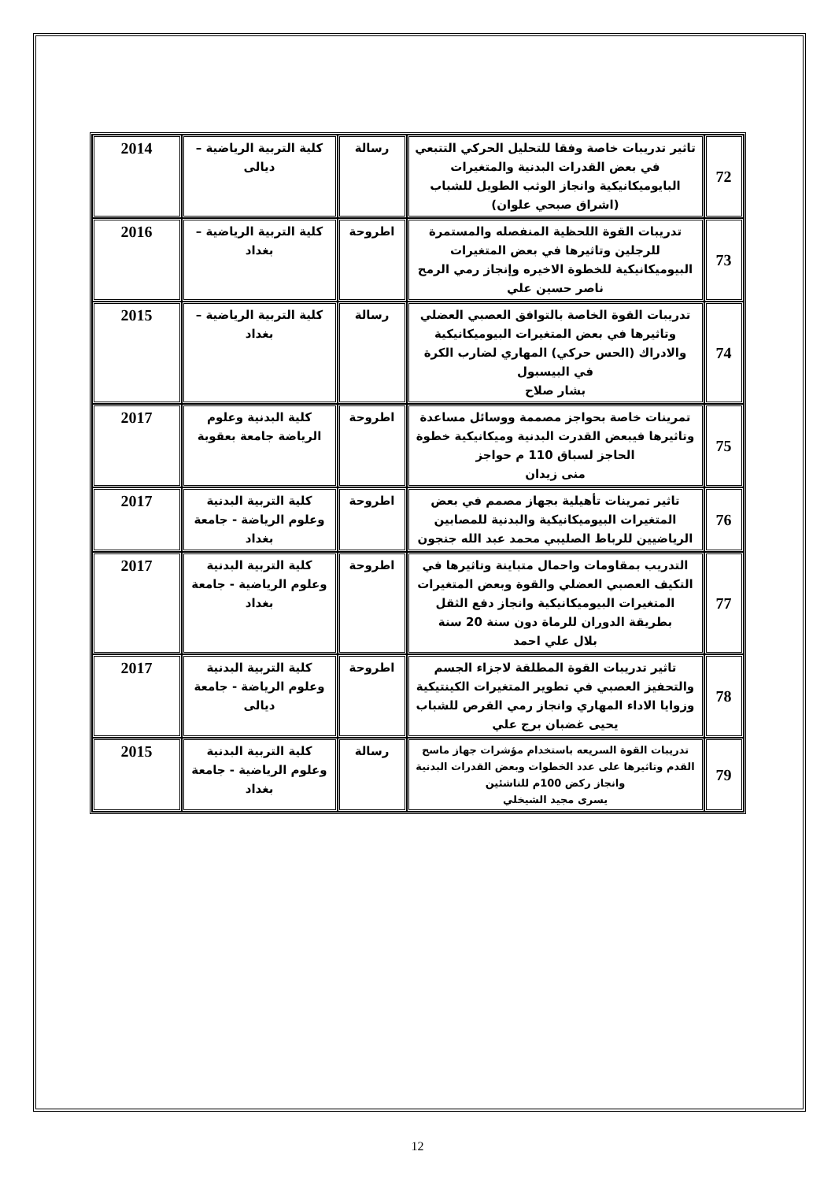| 72 | تاثير تدريبات خاصة وفقا للتحليل الحركي التتبعي في بعض القدرات البدنية والمتغيرات البايوميكانيكية وانجاز الوثب الطويل للشباب (اشراق صبحي علوان) | رسالة | كلية التربية الرياضية – ديالى | 2014 |
| 73 | تدريبات القوة اللحظية المنفصله والمستمرة للرجلين وتاثيرها في بعض المتغيرات البيوميكانيكية للخطوة الاخيره وإنجاز رمي الرمح ناصر حسين علي | اطروحة | كلية التربية الرياضية –بغداد | 2016 |
| 74 | تدريبات القوة الخاصة بالتوافق العصبي العضلي وتاثيرها في بعض المتغيرات البيوميكانيكية والادراك (الحس حركي) المهاري لضارب الكرة في البيسبول بشار صلاح | رسالة | كلية التربية الرياضية – بغداد | 2015 |
| 75 | تمرينات خاصة بحواجز مصممة ووسائل مساعدة وتاثيرها فيبعض القدرت البدنية وميكانيكية خطوة الحاجز لسباق 110 م حواجز منى زيدان | اطروحة | كلية البدنية وعلوم الرياضة جامعة بعقوبة | 2017 |
| 76 | تاثير تمرينات تأهيلية بجهاز مصمم في بعض المتغيرات البيوميكانيكية والبدنية للمصابين الرياضيين للرباط الصليبي محمد عبد الله جنجون | اطروحة | كلية التربية البدنية وعلوم الرياضة - جامعة بغداد | 2017 |
| 77 | التدريب بمقاومات واحمال متباينة وتاثيرها في التكيف العصبي العضلي والقوة وبعض المتغيرات المتغيرات البيوميكانيكية وانجاز دفع الثقل بطريقة الدوران للرماة دون سنة 20 سنة بلال علي احمد | اطروحة | كلية التربية البدنية وعلوم الرياضية - جامعة بغداد | 2017 |
| 78 | تاثير تدريبات القوة المطلقة لاجزاء الجسم والتحفيز العصبي في تطوير المتغيرات الكينتيكية وزوايا الاداء المهاري وانجاز رمي القرص للشباب يحيى غضبان برج علي | اطروحة | كلية التربية البدنية وعلوم الرياضة - جامعة ديالى | 2017 |
| 79 | تدريبات القوة السريعه باستخدام مؤشرات جهاز ماسح القدم وتاثيرها على عدد الخطوات وبعض القدرات البدنية وانجاز ركض 100م للناشئين يسرى مجيد الشيخلي | رسالة | كلية التربية البدنية وعلوم الرياضية - جامعة بغداد | 2015 |
12